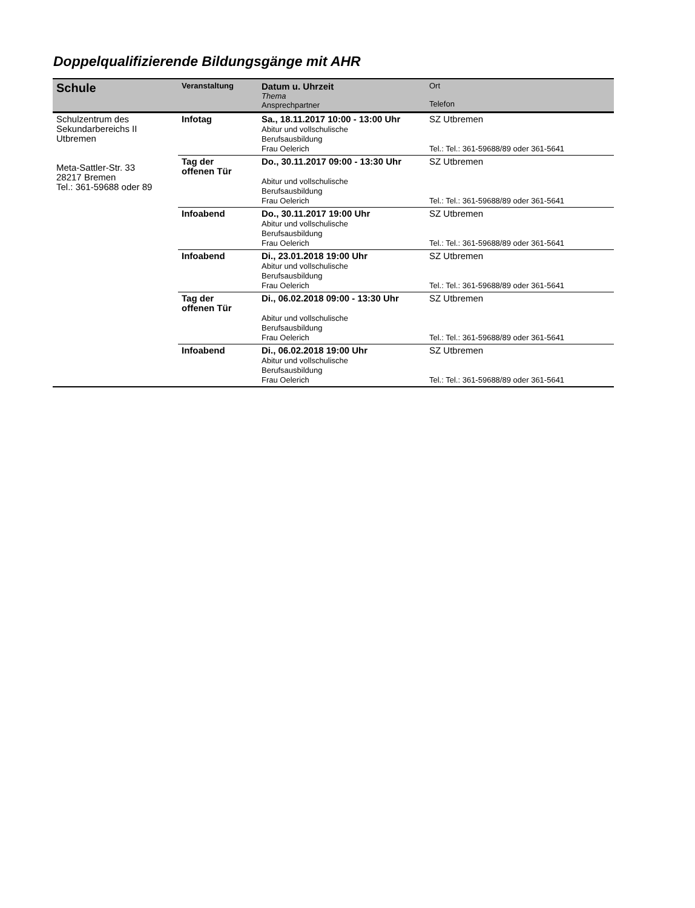Doppelqualifizierende Bildungsgänge mit AHR
| Schule | Veranstaltung | Datum u. Uhrzeit Thema Ansprechpartner | Ort Telefon |
| --- | --- | --- | --- |
| Schulzentrum des Sekundarbereichs II Utbremen Meta-Sattler-Str. 33 28217 Bremen Tel.: 361-59688 oder 89 | Infotag | Sa., 18.11.2017 10:00 - 13:00 Uhr Abitur und vollschulische Berufsausbildung Frau Oelerich | SZ Utbremen Tel.: Tel.: 361-59688/89 oder 361-5641 |
| | Tag der offenen Tür | Do., 30.11.2017 09:00 - 13:30 Uhr Abitur und vollschulische Berufsausbildung Frau Oelerich | SZ Utbremen Tel.: Tel.: 361-59688/89 oder 361-5641 |
| | Infoabend | Do., 30.11.2017 19:00 Uhr Abitur und vollschulische Berufsausbildung Frau Oelerich | SZ Utbremen Tel.: Tel.: 361-59688/89 oder 361-5641 |
| | Infoabend | Di., 23.01.2018 19:00 Uhr Abitur und vollschulische Berufsausbildung Frau Oelerich | SZ Utbremen Tel.: Tel.: 361-59688/89 oder 361-5641 |
| | Tag der offenen Tür | Di., 06.02.2018 09:00 - 13:30 Uhr Abitur und vollschulische Berufsausbildung Frau Oelerich | SZ Utbremen Tel.: Tel.: 361-59688/89 oder 361-5641 |
| | Infoabend | Di., 06.02.2018 19:00 Uhr Abitur und vollschulische Berufsausbildung Frau Oelerich | SZ Utbremen Tel.: Tel.: 361-59688/89 oder 361-5641 |